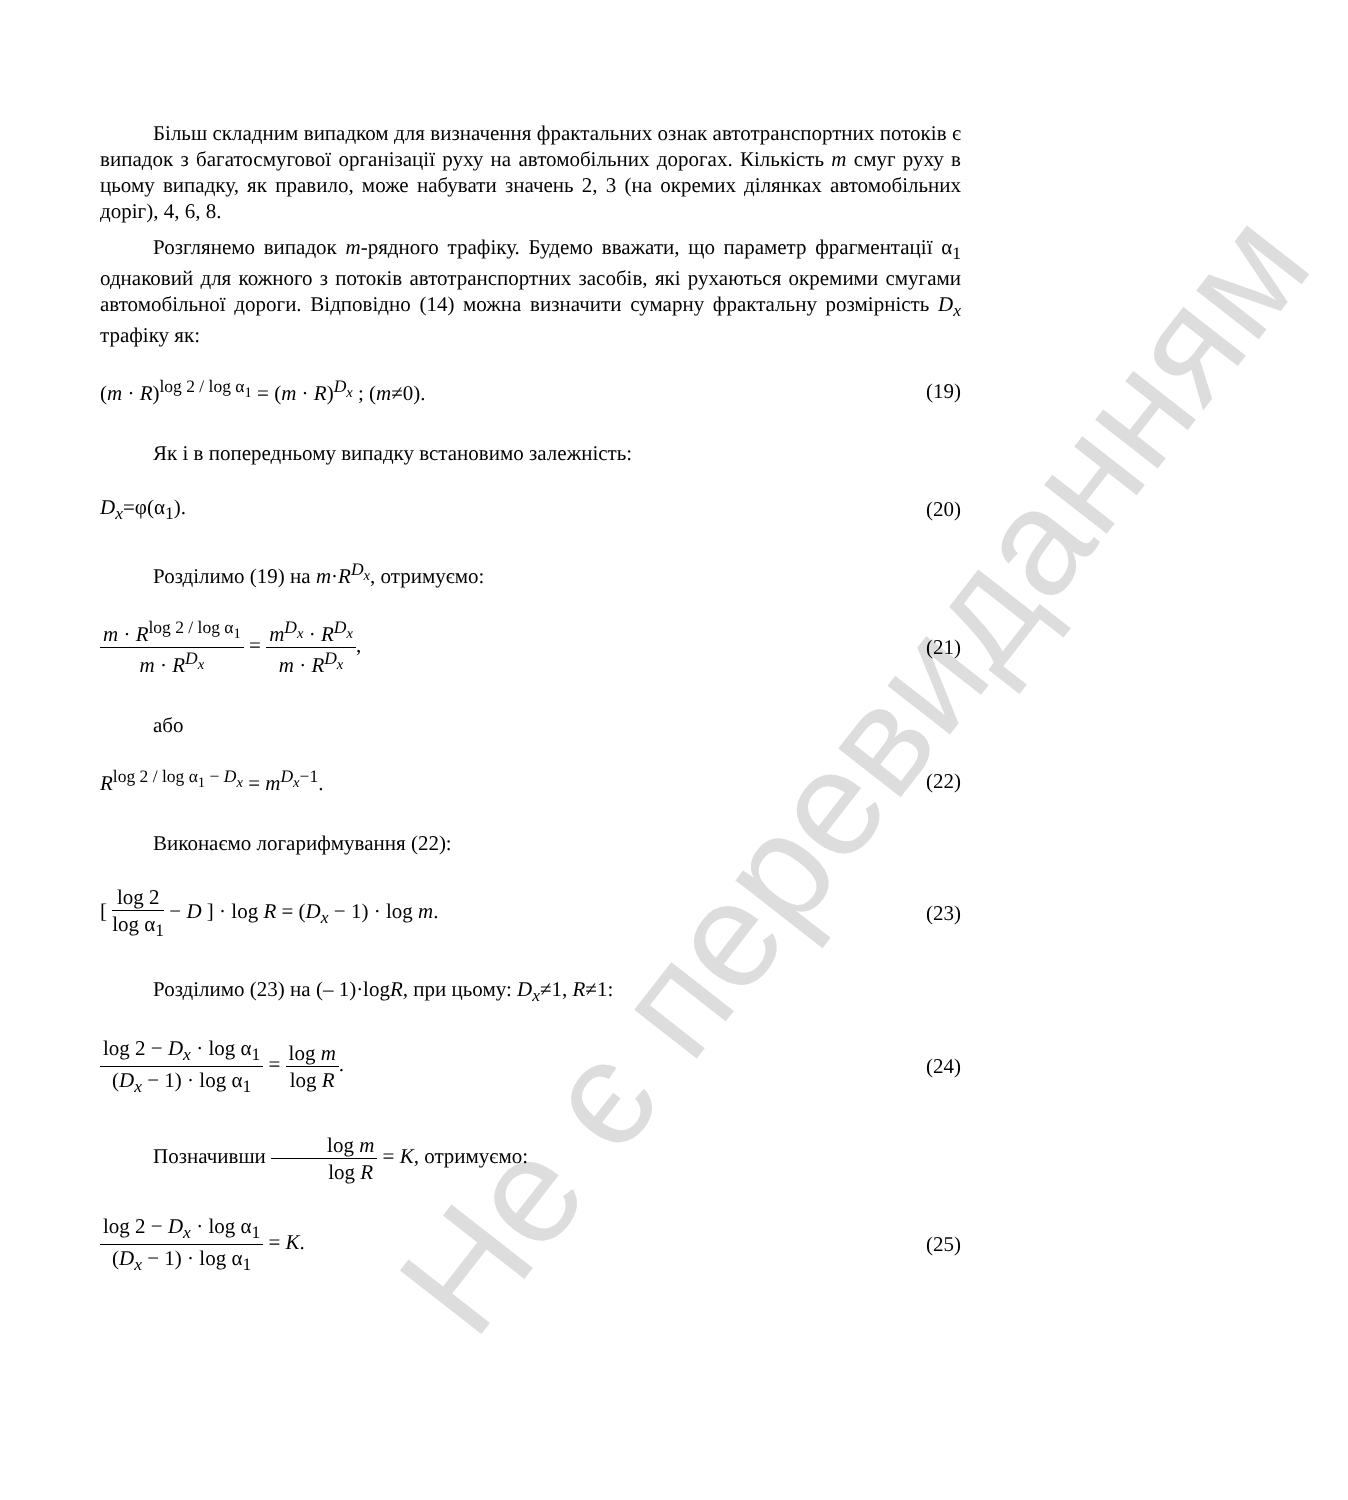Не є перевиданням
Більш складним випадком для визначення фрактальних ознак автотранспортних потоків є випадок з багатосмугової організації руху на автомобільних дорогах. Кількість m смуг руху в цьому випадку, як правило, може набувати значень 2, 3 (на окремих ділянках автомобільних доріг), 4, 6, 8.
Розглянемо випадок m-рядного трафіку. Будемо вважати, що параметр фрагментації α<sub>1</sub> однаковий для кожного з потоків автотранспортних засобів, які рухаються окремими смугами автомобільної дороги. Відповідно (14) можна визначити сумарну фрактальну розмірність D<sub>x</sub> трафіку як:
(m · R)<sup>log 2 / log α<sub>1</sub></sup> = (m · R)<sup>D<sub>x</sub></sup> ; (m≠0). (19)
Як і в попередньому випадку встановимо залежність:
D<sub>x</sub>=φ(α<sub>1</sub>). (20)
Розділимо (19) на m·R<sup>D<sub>x</sub></sup>, отримуємо:
m · R<sup>log 2 / log α<sub>1</sub></sup> m · R<sup>D<sub>x</sub></sup> = m<sup>D<sub>x</sub></sup> · R<sup>D<sub>x</sub></sup> m · R<sup>D<sub>x</sub></sup>, (21)
або
R<sup>log 2 / log α<sub>1</sub> − D<sub>x</sub></sup> = m<sup>D<sub>x</sub>−1</sup>. (22)
Виконаємо логарифмування (22):
[ log 2 log α<sub>1</sub> − D ] · log R = (D<sub>x</sub> − 1) · log m. (23)
Розділимо (23) на (– 1)·logR, при цьому: D<sub>x</sub>≠1, R≠1:
log 2 − D<sub>x</sub> · log α<sub>1</sub> (D<sub>x</sub> − 1) · log α<sub>1</sub> = log m log R. (24)
Позначивши log m log R = K, отримуємо:
log 2 − D<sub>x</sub> · log α<sub>1</sub> (D<sub>x</sub> − 1) · log α<sub>1</sub> = K. (25)